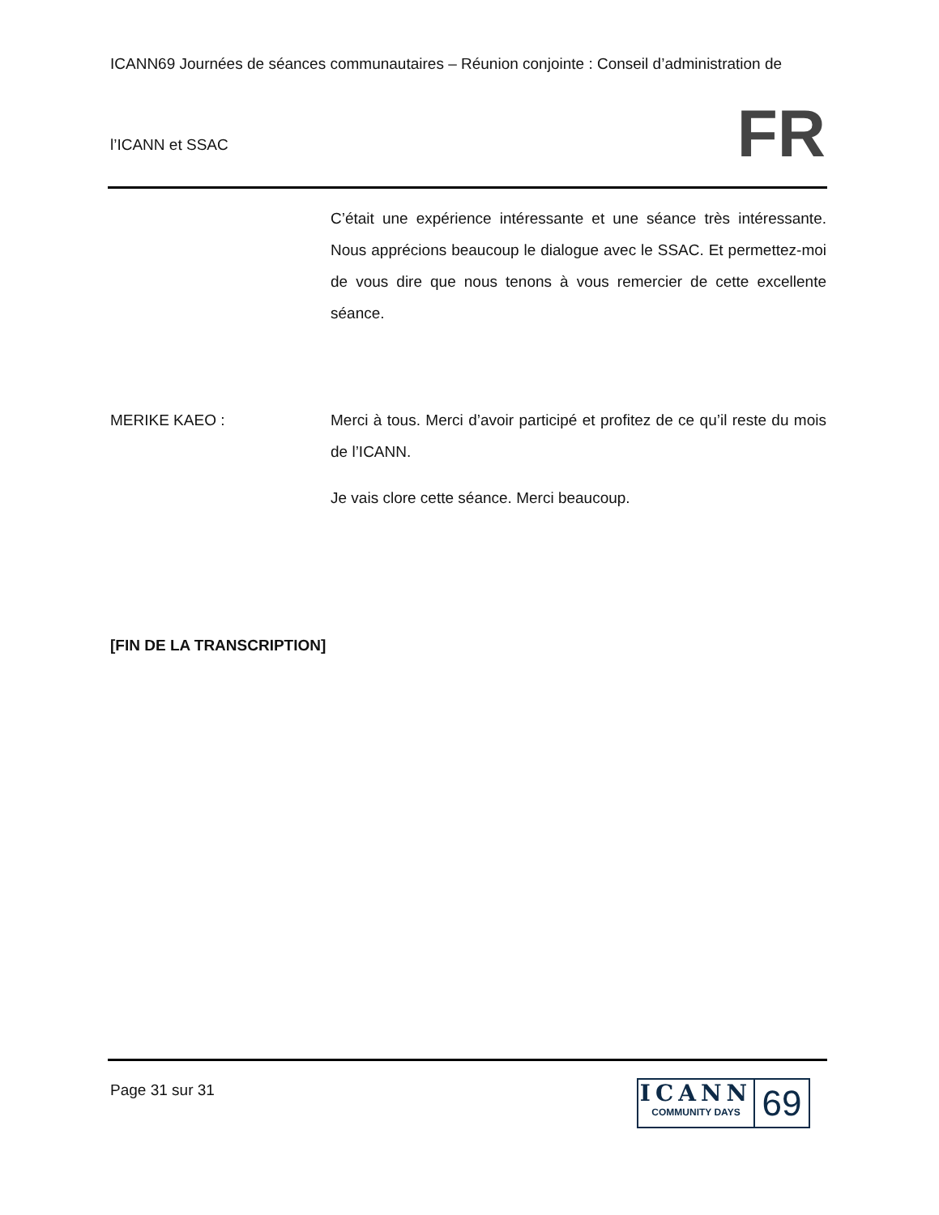ICANN69 Journées de séances communautaires – Réunion conjointe : Conseil d’administration de
l’ICANN et SSAC FR
C’était une expérience intéressante et une séance très intéressante. Nous apprécions beaucoup le dialogue avec le SSAC. Et permettez-moi de vous dire que nous tenons à vous remercier de cette excellente séance.
MERIKE KAEO : Merci à tous. Merci d’avoir participé et profitez de ce qu’il reste du mois de l’ICANN.
Je vais clore cette séance. Merci beaucoup.
[FIN DE LA TRANSCRIPTION]
Page 31 sur 31
ICANN
COMMUNITY DAYS
69